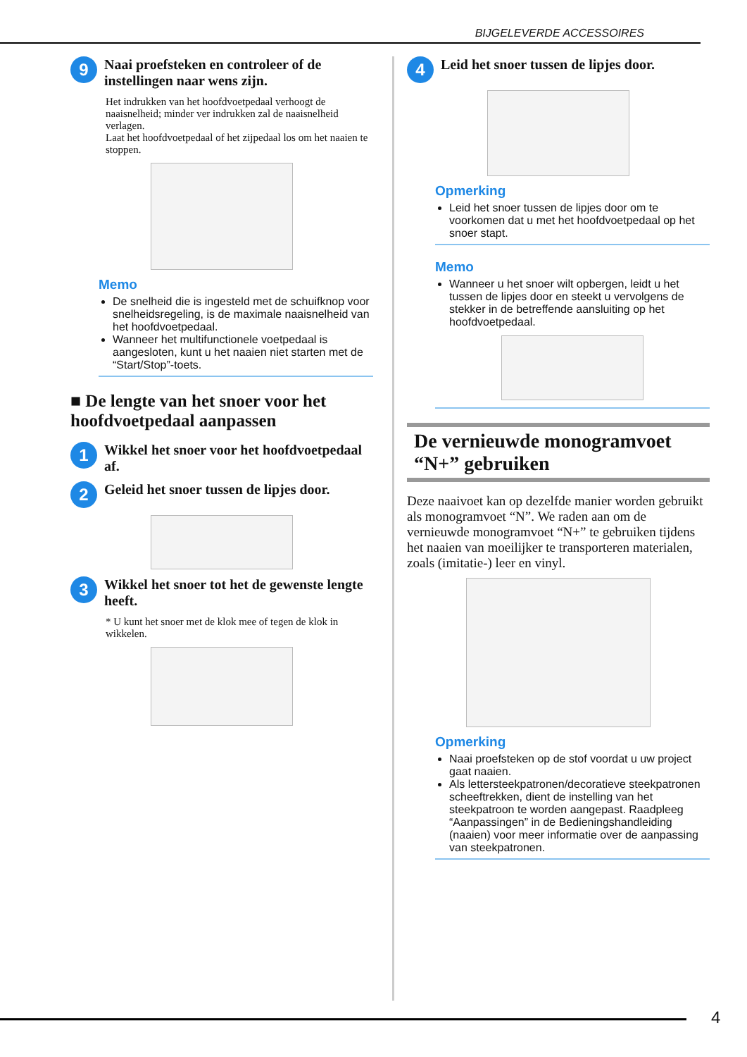BIJGELEVERDE ACCESSOIRES
9
Naai proefsteken en controleer of de instellingen naar wens zijn.
Het indrukken van het hoofdvoetpedaal verhoogt de naaisnelheid; minder ver indrukken zal de naaisnelheid verlagen.
Laat het hoofdvoetpedaal of het zijpedaal los om het naaien te stoppen.
Memo
De snelheid die is ingesteld met de schuifknop voor snelheidsregeling, is de maximale naaisnelheid van het hoofdvoetpedaal.
Wanneer het multifunctionele voetpedaal is aangesloten, kunt u het naaien niet starten met de “Start/Stop”-toets.
■ De lengte van het snoer voor het hoofdvoetpedaal aanpassen
1
Wikkel het snoer voor het hoofdvoetpedaal af.
2
Geleid het snoer tussen de lipjes door.
3
Wikkel het snoer tot het de gewenste lengte heeft.
* U kunt het snoer met de klok mee of tegen de klok in wikkelen.
4
Leid het snoer tussen de lipjes door.
Opmerking
Leid het snoer tussen de lipjes door om te voorkomen dat u met het hoofdvoetpedaal op het snoer stapt.
Memo
Wanneer u het snoer wilt opbergen, leidt u het tussen de lipjes door en steekt u vervolgens de stekker in de betreffende aansluiting op het hoofdvoetpedaal.
De vernieuwde monogramvoet “N+” gebruiken
Deze naaivoet kan op dezelfde manier worden gebruikt als monogramvoet “N”. We raden aan om de vernieuwde monogramvoet “N+” te gebruiken tijdens het naaien van moeilijker te transporteren materialen, zoals (imitatie-) leer en vinyl.
Opmerking
Naai proefsteken op de stof voordat u uw project gaat naaien.
Als lettersteekpatronen/decoratieve steekpatronen scheeftrekken, dient de instelling van het steekpatroon te worden aangepast. Raadpleeg “Aanpassingen” in de Bedieningshandleiding (naaien) voor meer informatie over de aanpassing van steekpatronen.
4